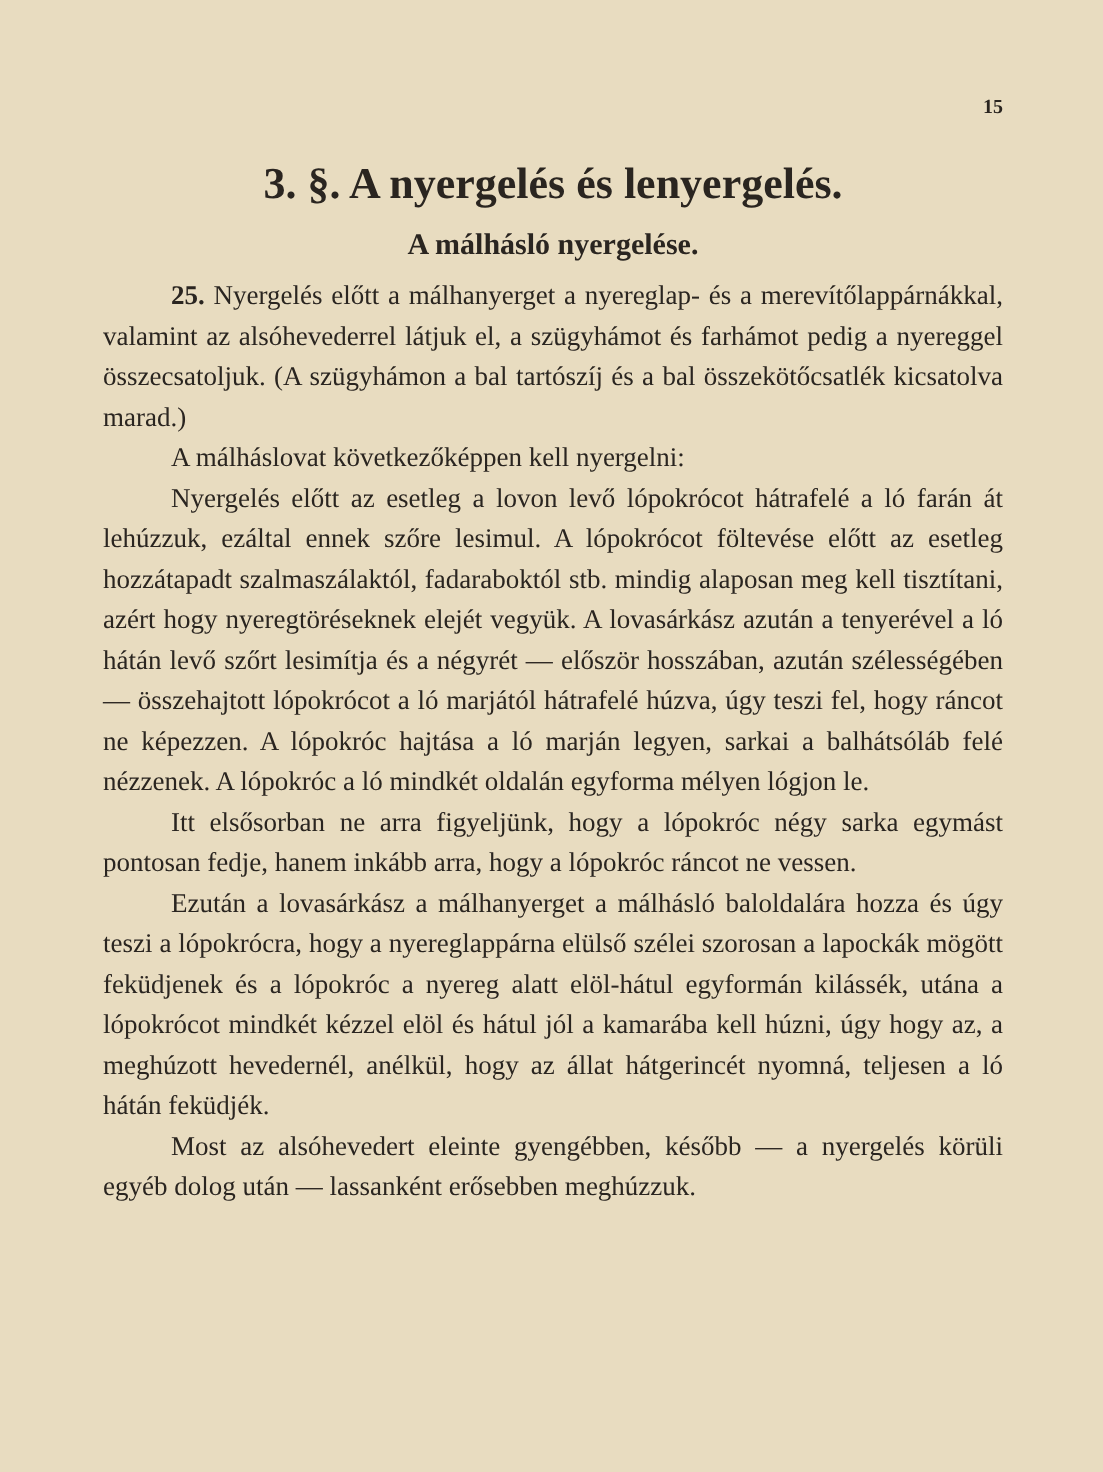15
3. §. A nyergelés és lenyergelés.
A málhásló nyergelése.
25. Nyergelés előtt a málhanyerget a nyereglap- és a merevítőlappárnákkal, valamint az alsóhevederrel látjuk el, a szügyhámot és farhámot pedig a nyereggel összecsatoljuk. (A szügyhámon a bal tartószíj és a bal összekötőcsatlék kicsatolva marad.)
A málháslovat következőképpen kell nyergelni:
Nyergelés előtt az esetleg a lovon levő lópokrócot hátrafelé a ló farán át lehúzzuk, ezáltal ennek szőre lesimul. A lópokrócot föltevése előtt az esetleg hozzátapadt szalmaszálaktól, fadaraboktól stb. mindig alaposan meg kell tisztítani, azért hogy nyeregtöréseknek elejét vegyük. A lovasárkász azután a tenyerével a ló hátán levő szőrt lesimítja és a négyrét — először hosszában, azután szélességében — összehajtott lópokrócot a ló marjától hátrafelé húzva, úgy teszi fel, hogy ráncot ne képezzen. A lópokróc hajtása a ló marján legyen, sarkai a balhátsóláb felé nézzenek. A lópokróc a ló mindkét oldalán egyforma mélyen lógjon le.
Itt elsősorban ne arra figyeljünk, hogy a lópokróc négy sarka egymást pontosan fedje, hanem inkább arra, hogy a lópokróc ráncot ne vessen.
Ezután a lovasárkász a málhanyerget a málhásló baloldalára hozza és úgy teszi a lópokrócra, hogy a nyereglappárna elülső szélei szorosan a lapockák mögött feküdjenek és a lópokróc a nyereg alatt elöl-hátul egyformán kilássék, utána a lópokrócot mindkét kézzel elöl és hátul jól a kamarába kell húzni, úgy hogy az, a meghúzott hevedernél, anélkül, hogy az állat hátgerincét nyomná, teljesen a ló hátán feküdjék.
Most az alsóhevedert eleinte gyengébben, később — a nyergelés körüli egyéb dolog után — lassanként erősebben meghúzzuk.